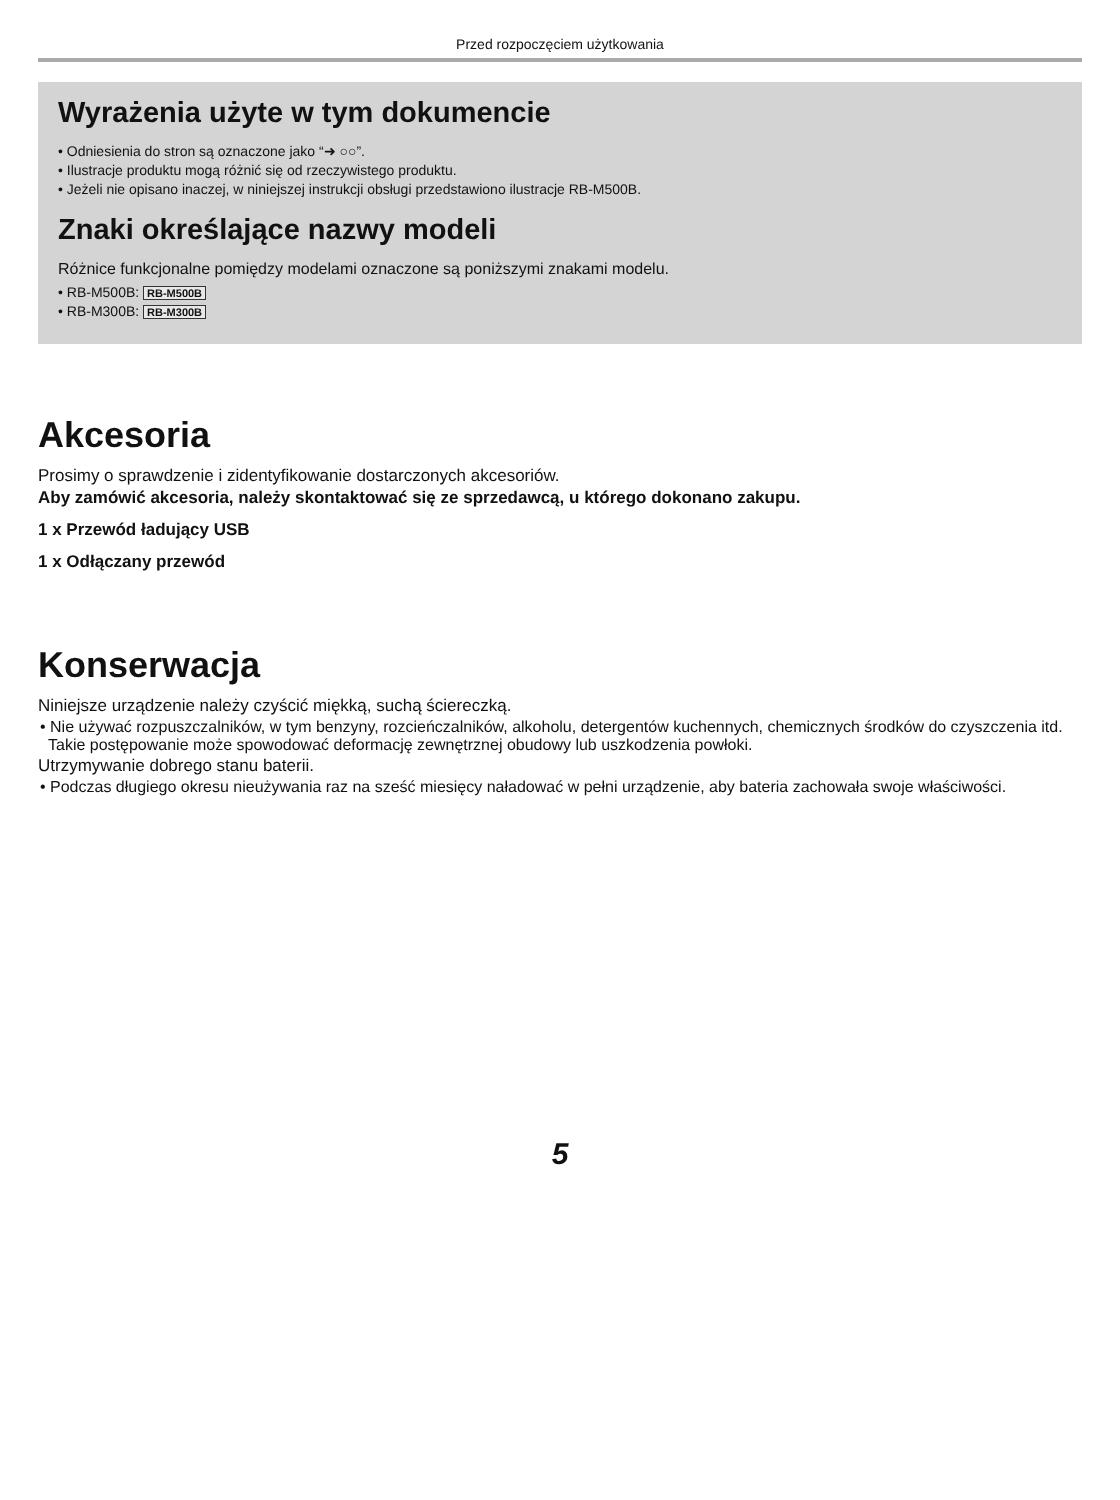Przed rozpoczęciem użytkowania
Wyrażenia użyte w tym dokumencie
• Odniesienia do stron są oznaczone jako “➜ ○○”.
• Ilustracje produktu mogą różnić się od rzeczywistego produktu.
• Jeżeli nie opisano inaczej, w niniejszej instrukcji obsługi przedstawiono ilustracje RB-M500B.
Znaki określające nazwy modeli
Różnice funkcjonalne pomiędzy modelami oznaczone są poniższymi znakami modelu.
• RB-M500B: RB-M500B
• RB-M300B: RB-M300B
Akcesoria
Prosimy o sprawdzenie i zidentyfikowanie dostarczonych akcesoriów.
Aby zamówić akcesoria, należy skontaktować się ze sprzedawcą, u którego dokonano zakupu.
1 x Przewód ładujący USB
1 x Odłączany przewód
Konserwacja
Niniejsze urządzenie należy czyścić miękką, suchą ściereczką.
• Nie używać rozpuszczalników, w tym benzyny, rozcieńczalników, alkoholu, detergentów kuchennych, chemicznych środków do czyszczenia itd. Takie postępowanie może spowodować deformację zewnętrznej obudowy lub uszkodzenia powłoki.
Utrzymywanie dobrego stanu baterii.
• Podczas długiego okresu nieużywania raz na sześć miesięcy naładować w pełni urządzenie, aby bateria zachowała swoje właściwości.
5